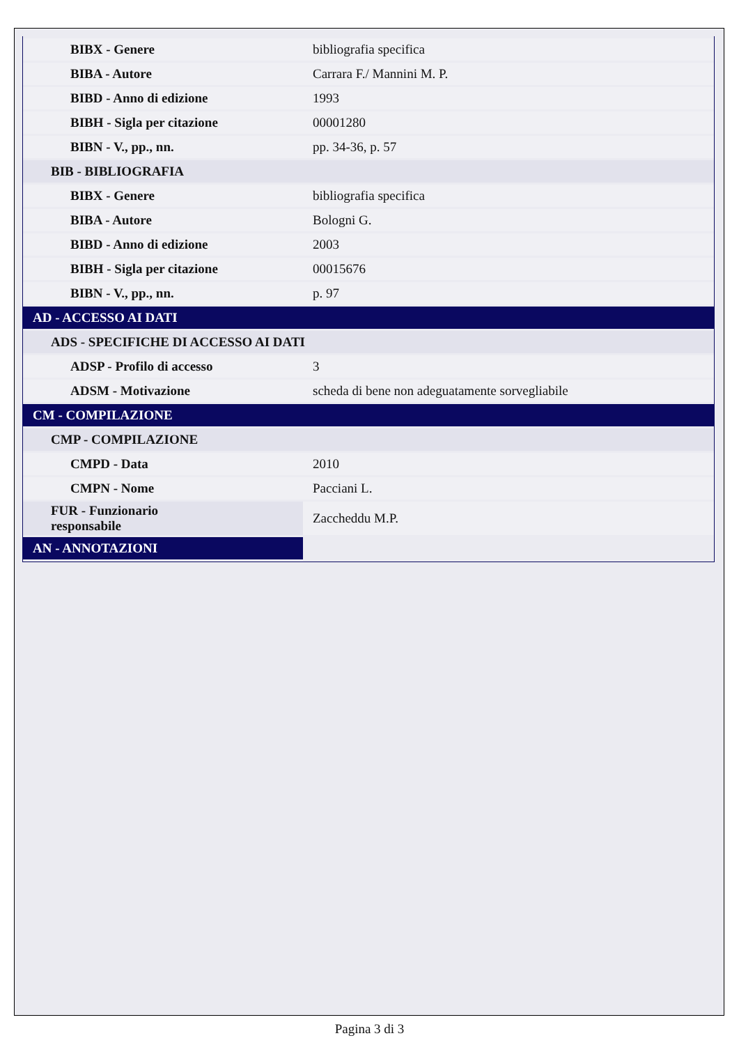| BIBX - Genere | bibliografia specifica |
| BIBA - Autore | Carrara F./ Mannini M. P. |
| BIBD - Anno di edizione | 1993 |
| BIBH - Sigla per citazione | 00001280 |
| BIBN - V., pp., nn. | pp. 34-36, p. 57 |
| BIB - BIBLIOGRAFIA | |
| BIBX - Genere | bibliografia specifica |
| BIBA - Autore | Bologni G. |
| BIBD - Anno di edizione | 2003 |
| BIBH - Sigla per citazione | 00015676 |
| BIBN - V., pp., nn. | p. 97 |
| AD - ACCESSO AI DATI | |
| ADS - SPECIFICHE DI ACCESSO AI DATI | |
| ADSP - Profilo di accesso | 3 |
| ADSM - Motivazione | scheda di bene non adeguatamente sorvegliabile |
| CM - COMPILAZIONE | |
| CMP - COMPILAZIONE | |
| CMPD - Data | 2010 |
| CMPN - Nome | Pacciani L. |
| FUR - Funzionario responsabile | Zaccheddu M.P. |
| AN - ANNOTAZIONI | |
Pagina 3 di 3